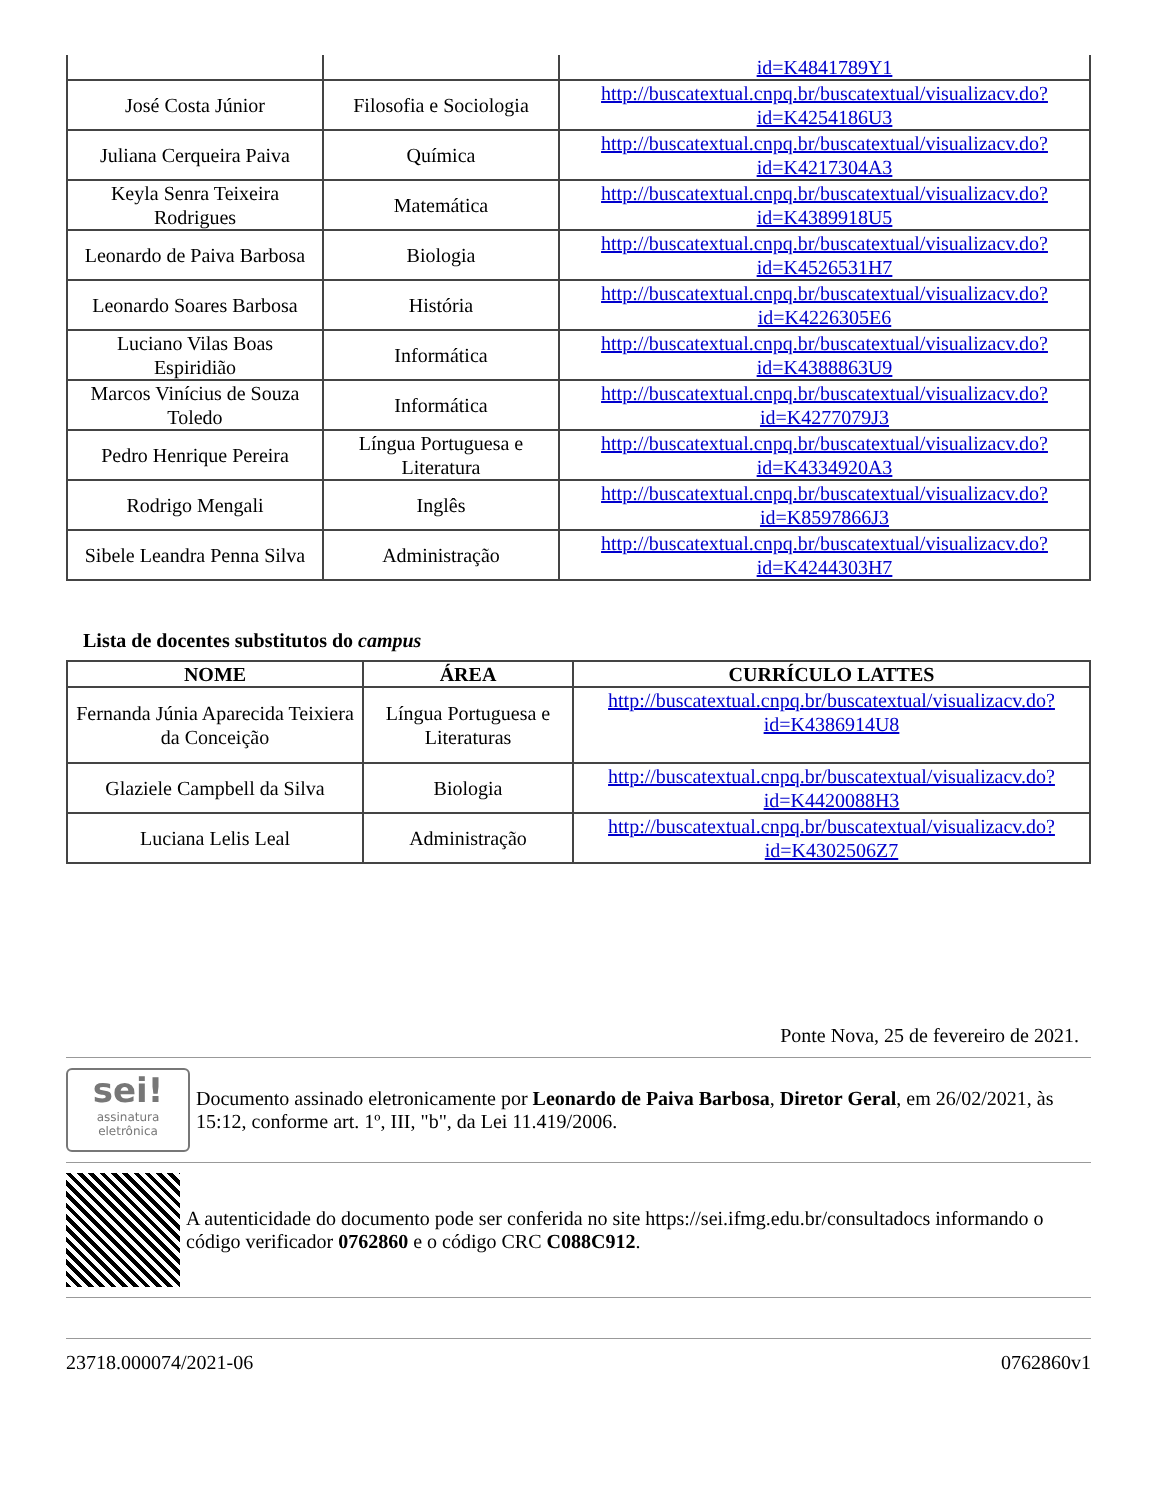| | | id=K4841789Y1 |
| José Costa Júnior | Filosofia e Sociologia | http://buscatextual.cnpq.br/buscatextual/visualizacv.do?id=K4254186U3 |
| Juliana Cerqueira Paiva | Química | http://buscatextual.cnpq.br/buscatextual/visualizacv.do?id=K4217304A3 |
| Keyla Senra Teixeira Rodrigues | Matemática | http://buscatextual.cnpq.br/buscatextual/visualizacv.do?id=K4389918U5 |
| Leonardo de Paiva Barbosa | Biologia | http://buscatextual.cnpq.br/buscatextual/visualizacv.do?id=K4526531H7 |
| Leonardo Soares Barbosa | História | http://buscatextual.cnpq.br/buscatextual/visualizacv.do?id=K4226305E6 |
| Luciano Vilas Boas Espiridião | Informática | http://buscatextual.cnpq.br/buscatextual/visualizacv.do?id=K4388863U9 |
| Marcos Vinícius de Souza Toledo | Informática | http://buscatextual.cnpq.br/buscatextual/visualizacv.do?id=K4277079J3 |
| Pedro Henrique Pereira | Língua Portuguesa e Literatura | http://buscatextual.cnpq.br/buscatextual/visualizacv.do?id=K4334920A3 |
| Rodrigo Mengali | Inglês | http://buscatextual.cnpq.br/buscatextual/visualizacv.do?id=K8597866J3 |
| Sibele Leandra Penna Silva | Administração | http://buscatextual.cnpq.br/buscatextual/visualizacv.do?id=K4244303H7 |
Lista de docentes substitutos do campus
| NOME | ÁREA | CURRÍCULO LATTES |
| --- | --- | --- |
| Fernanda Júnia Aparecida Teixiera da Conceição | Língua Portuguesa e Literaturas | http://buscatextual.cnpq.br/buscatextual/visualizacv.do?id=K4386914U8 |
| Glaziele Campbell da Silva | Biologia | http://buscatextual.cnpq.br/buscatextual/visualizacv.do?id=K4420088H3 |
| Luciana Lelis Leal | Administração | http://buscatextual.cnpq.br/buscatextual/visualizacv.do?id=K4302506Z7 |
Ponte Nova, 25 de fevereiro de 2021.
sei!
assinatura eletrônica
Documento assinado eletronicamente por Leonardo de Paiva Barbosa, Diretor Geral, em 26/02/2021, às 15:12, conforme art. 1º, III, "b", da Lei 11.419/2006.
A autenticidade do documento pode ser conferida no site https://sei.ifmg.edu.br/consultadocs informando o código verificador 0762860 e o código CRC C088C912.
23718.000074/2021-06 0762860v1